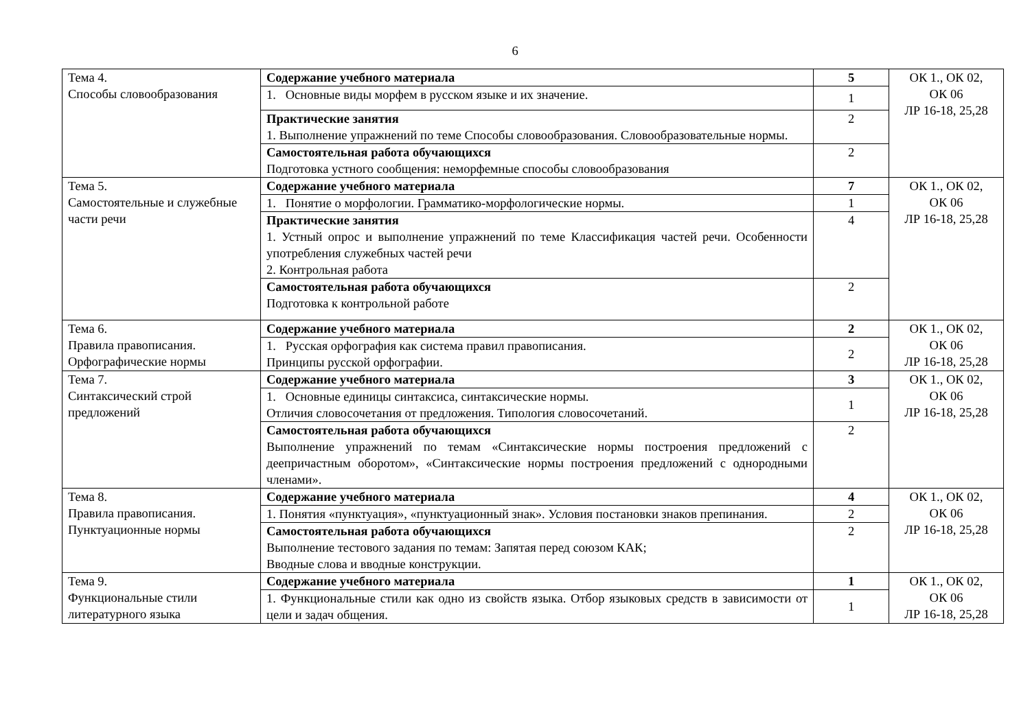6
| Тема 4. Способы словообразования | Содержание учебного материала | 5 | ОК 1., ОК 02, ОК 06 ЛР 16-18, 25,28 |
| | 1. Основные виды морфем в русском языке и их значение. | 1 | |
| | Практические занятия 1. Выполнение упражнений по теме Способы словообразования. Словообразовательные нормы. | 2 | |
| | Самостоятельная работа обучающихся Подготовка устного сообщения: неморфемные способы словообразования | 2 | |
| Тема 5. Самостоятельные и служебные части речи | Содержание учебного материала | 7 | ОК 1., ОК 02, ОК 06 ЛР 16-18, 25,28 |
| | 1. Понятие о морфологии. Грамматико-морфологические нормы. | 1 | |
| | Практические занятия 1. Устный опрос и выполнение упражнений по теме Классификация частей речи. Особенности употребления служебных частей речи 2. Контрольная работа | 4 | |
| | Самостоятельная работа обучающихся Подготовка к контрольной работе | 2 | |
| Тема 6. Правила правописания. Орфографические нормы | Содержание учебного материала | 2 | ОК 1., ОК 02, ОК 06 ЛР 16-18, 25,28 |
| | 1. Русская орфография как система правил правописания. Принципы русской орфографии. | 2 | |
| Тема 7. Синтаксический строй предложений | Содержание учебного материала | 3 | ОК 1., ОК 02, ОК 06 ЛР 16-18, 25,28 |
| | 1. Основные единицы синтаксиса, синтаксические нормы. Отличия словосочетания от предложения. Типология словосочетаний. | 1 | |
| | Самостоятельная работа обучающихся Выполнение упражнений по темам «Синтаксические нормы построения предложений с деепричастным оборотом», «Синтаксические нормы построения предложений с однородными членами». | 2 | |
| Тема 8. Правила правописания. Пунктуационные нормы | Содержание учебного материала | 4 | ОК 1., ОК 02, ОК 06 ЛР 16-18, 25,28 |
| | 1. Понятия «пунктуация», «пунктуационный знак». Условия постановки знаков препинания. | 2 | |
| | Самостоятельная работа обучающихся Выполнение тестового задания по темам: Запятая перед союзом КАК; Вводные слова и вводные конструкции. | 2 | |
| Тема 9. Функциональные стили литературного языка | Содержание учебного материала | 1 | ОК 1., ОК 02, ОК 06 ЛР 16-18, 25,28 |
| | 1. Функциональные стили как одно из свойств языка. Отбор языковых средств в зависимости от цели и задач общения. | 1 | |